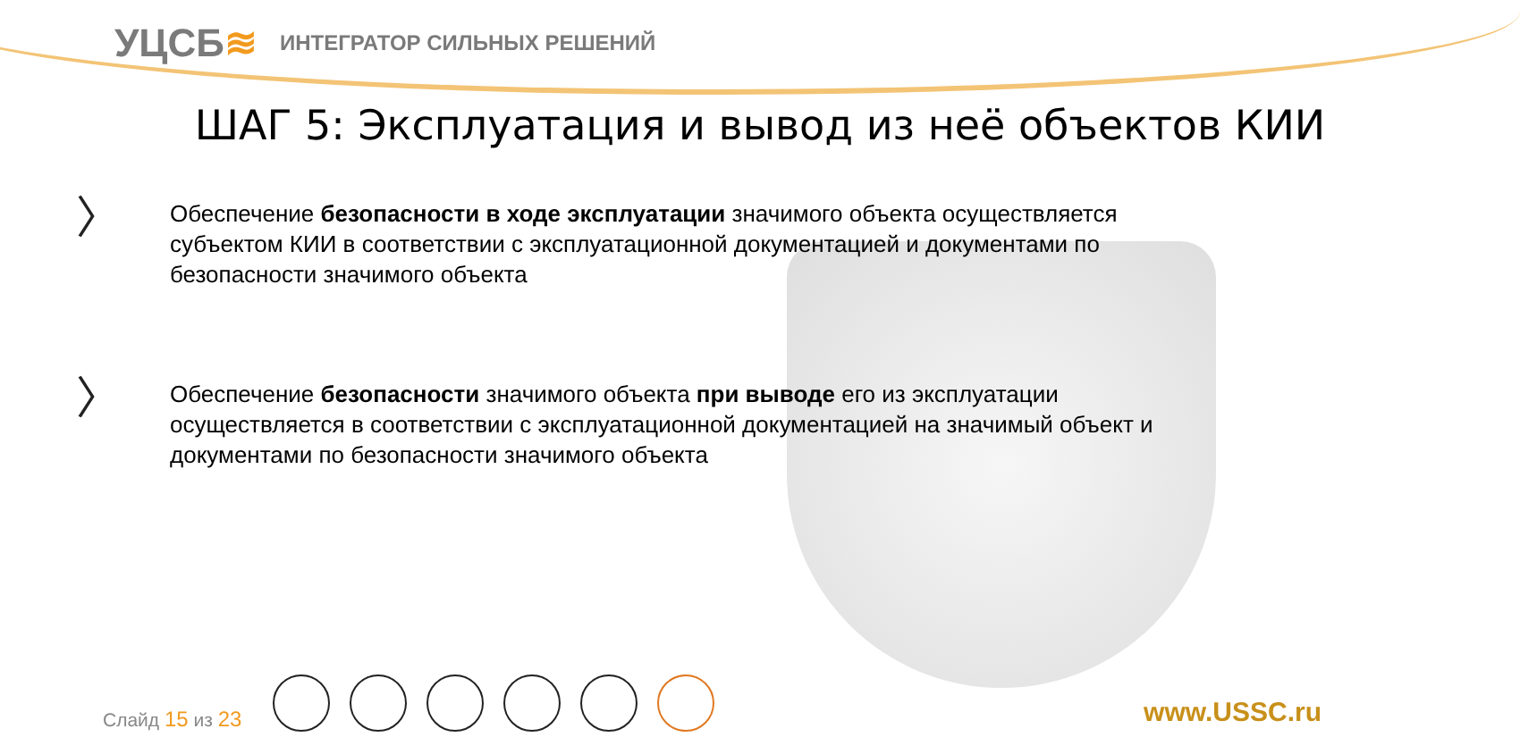УЦСБ≋
ИНТЕГРАТОР СИЛЬНЫХ РЕШЕНИЙ
ШАГ 5: Эксплуатация и вывод из неё объектов КИИ
〉
Обеспечение безопасности в ходе эксплуатации значимого объекта осуществляется субъектом КИИ в соответствии с эксплуатационной документацией и документами по безопасности значимого объекта
〉
Обеспечение безопасности значимого объекта при выводе его из эксплуатации осуществляется в соответствии с эксплуатационной документацией на значимый объект и документами по безопасности значимого объекта
Слайд 15 из 23 www.USSC.ru